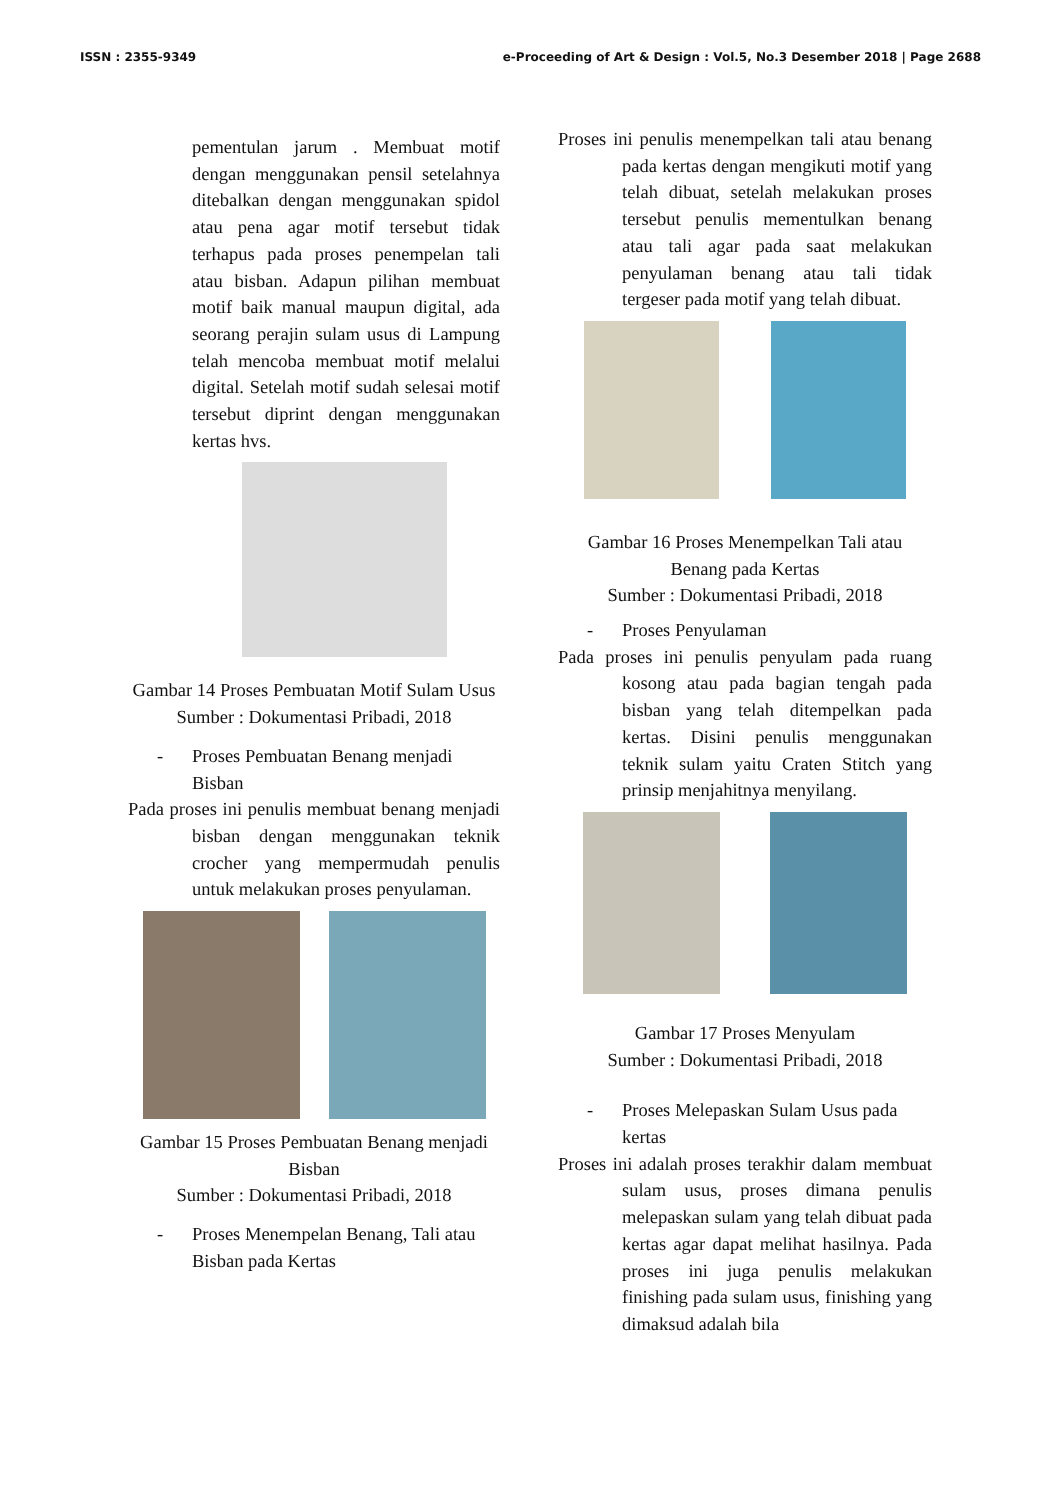ISSN : 2355-9349 e-Proceeding of Art & Design : Vol.5, No.3 Desember 2018 | Page 2688
pementulan jarum . Membuat motif dengan menggunakan pensil setelahnya ditebalkan dengan menggunakan spidol atau pena agar motif tersebut tidak terhapus pada proses penempelan tali atau bisban. Adapun pilihan membuat motif baik manual maupun digital, ada seorang perajin sulam usus di Lampung telah mencoba membuat motif melalui digital. Setelah motif sudah selesai motif tersebut diprint dengan menggunakan kertas hvs.
Gambar 14 Proses Pembuatan Motif Sulam Usus
Sumber : Dokumentasi Pribadi, 2018
- Proses Pembuatan Benang menjadi Bisban
Pada proses ini penulis membuat benang menjadi bisban dengan menggunakan teknik crocher yang mempermudah penulis untuk melakukan proses penyulaman.
Gambar 15 Proses Pembuatan Benang menjadi Bisban
Sumber : Dokumentasi Pribadi, 2018
- Proses Menempelan Benang, Tali atau Bisban pada Kertas
Proses ini penulis menempelkan tali atau benang pada kertas dengan mengikuti motif yang telah dibuat, setelah melakukan proses tersebut penulis mementulkan benang atau tali agar pada saat melakukan penyulaman benang atau tali tidak tergeser pada motif yang telah dibuat.
Gambar 16 Proses Menempelkan Tali atau Benang pada Kertas
Sumber : Dokumentasi Pribadi, 2018
- Proses Penyulaman
Pada proses ini penulis penyulam pada ruang kosong atau pada bagian tengah pada bisban yang telah ditempelkan pada kertas. Disini penulis menggunakan teknik sulam yaitu Craten Stitch yang prinsip menjahitnya menyilang.
Gambar 17 Proses Menyulam
Sumber : Dokumentasi Pribadi, 2018
- Proses Melepaskan Sulam Usus pada kertas
Proses ini adalah proses terakhir dalam membuat sulam usus, proses dimana penulis melepaskan sulam yang telah dibuat pada kertas agar dapat melihat hasilnya. Pada proses ini juga penulis melakukan finishing pada sulam usus, finishing yang dimaksud adalah bila